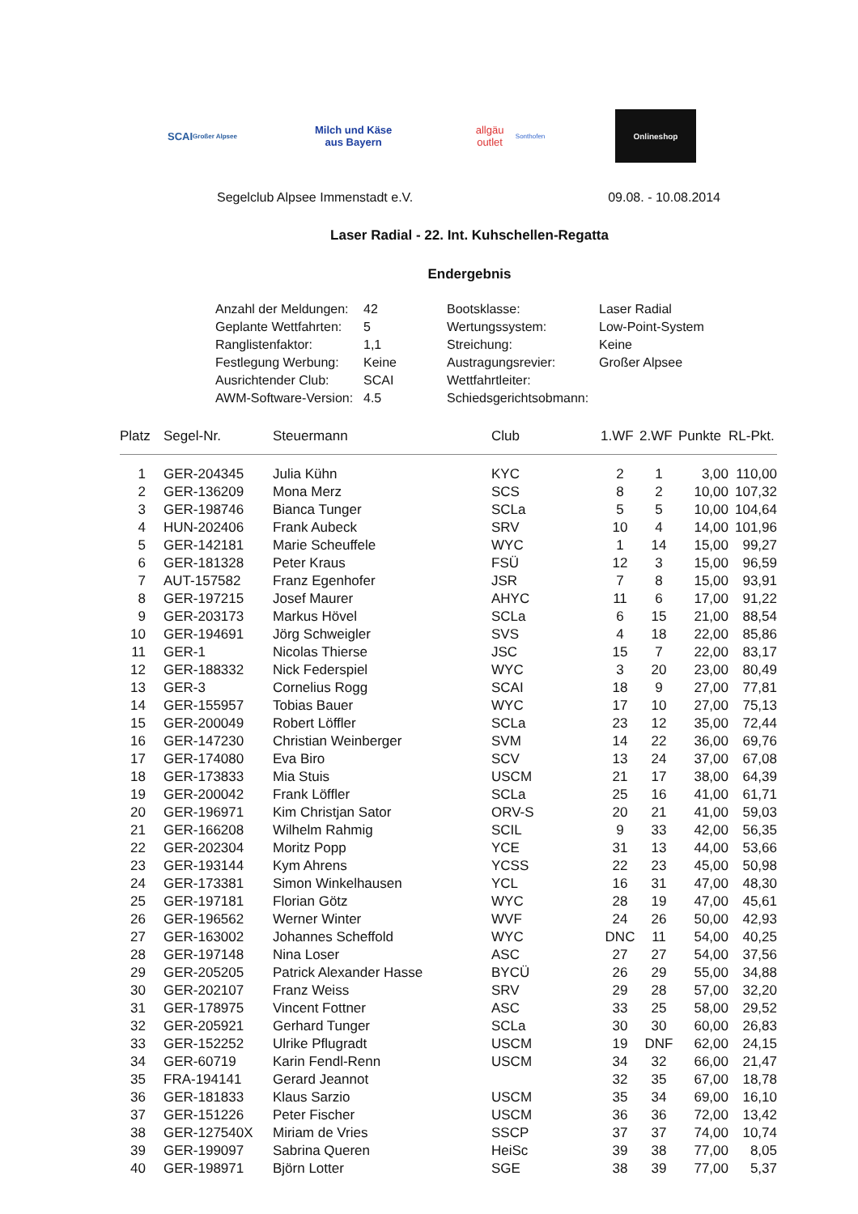SCAI
Großer Alpsee
Milch und Käse aus Bayern
allgäu outlet
Sonthofen
Onlineshop
Segelclub Alpsee Immenstadt e.V. 09.08. - 10.08.2014
Laser Radial - 22. Int. Kuhschellen-Regatta
Endergebnis
| Anzahl der Meldungen: | 42 | Bootsklasse: | Laser Radial |
| Geplante Wettfahrten: | 5 | Wertungssystem: | Low-Point-System |
| Ranglistenfaktor: | 1,1 | Streichung: | Keine |
| Festlegung Werbung: | Keine | Austragungsrevier: | Großer Alpsee |
| Ausrichtender Club: | SCAI | Wettfahrtleiter: | |
| AWM-Software-Version: | 4.5 | Schiedsgerichtsobmann: | |
| Platz | Segel-Nr. | Steuermann | Club | 1.WF | 2.WF | Punkte | RL-Pkt. |
| --- | --- | --- | --- | --- | --- | --- | --- |
| 1 | GER-204345 | Julia Kühn | KYC | 2 | 1 | 3,00 | 110,00 |
| 2 | GER-136209 | Mona Merz | SCS | 8 | 2 | 10,00 | 107,32 |
| 3 | GER-198746 | Bianca Tunger | SCLa | 5 | 5 | 10,00 | 104,64 |
| 4 | HUN-202406 | Frank Aubeck | SRV | 10 | 4 | 14,00 | 101,96 |
| 5 | GER-142181 | Marie Scheuffele | WYC | 1 | 14 | 15,00 | 99,27 |
| 6 | GER-181328 | Peter Kraus | FSÜ | 12 | 3 | 15,00 | 96,59 |
| 7 | AUT-157582 | Franz Egenhofer | JSR | 7 | 8 | 15,00 | 93,91 |
| 8 | GER-197215 | Josef Maurer | AHYC | 11 | 6 | 17,00 | 91,22 |
| 9 | GER-203173 | Markus Hövel | SCLa | 6 | 15 | 21,00 | 88,54 |
| 10 | GER-194691 | Jörg Schweigler | SVS | 4 | 18 | 22,00 | 85,86 |
| 11 | GER-1 | Nicolas Thierse | JSC | 15 | 7 | 22,00 | 83,17 |
| 12 | GER-188332 | Nick Federspiel | WYC | 3 | 20 | 23,00 | 80,49 |
| 13 | GER-3 | Cornelius Rogg | SCAI | 18 | 9 | 27,00 | 77,81 |
| 14 | GER-155957 | Tobias Bauer | WYC | 17 | 10 | 27,00 | 75,13 |
| 15 | GER-200049 | Robert Löffler | SCLa | 23 | 12 | 35,00 | 72,44 |
| 16 | GER-147230 | Christian Weinberger | SVM | 14 | 22 | 36,00 | 69,76 |
| 17 | GER-174080 | Eva Biro | SCV | 13 | 24 | 37,00 | 67,08 |
| 18 | GER-173833 | Mia Stuis | USCM | 21 | 17 | 38,00 | 64,39 |
| 19 | GER-200042 | Frank Löffler | SCLa | 25 | 16 | 41,00 | 61,71 |
| 20 | GER-196971 | Kim Christjan Sator | ORV-S | 20 | 21 | 41,00 | 59,03 |
| 21 | GER-166208 | Wilhelm Rahmig | SCIL | 9 | 33 | 42,00 | 56,35 |
| 22 | GER-202304 | Moritz Popp | YCE | 31 | 13 | 44,00 | 53,66 |
| 23 | GER-193144 | Kym Ahrens | YCSS | 22 | 23 | 45,00 | 50,98 |
| 24 | GER-173381 | Simon Winkelhausen | YCL | 16 | 31 | 47,00 | 48,30 |
| 25 | GER-197181 | Florian Götz | WYC | 28 | 19 | 47,00 | 45,61 |
| 26 | GER-196562 | Werner Winter | WVF | 24 | 26 | 50,00 | 42,93 |
| 27 | GER-163002 | Johannes Scheffold | WYC | DNC | 11 | 54,00 | 40,25 |
| 28 | GER-197148 | Nina Loser | ASC | 27 | 27 | 54,00 | 37,56 |
| 29 | GER-205205 | Patrick Alexander Hasse | BYCÜ | 26 | 29 | 55,00 | 34,88 |
| 30 | GER-202107 | Franz Weiss | SRV | 29 | 28 | 57,00 | 32,20 |
| 31 | GER-178975 | Vincent Fottner | ASC | 33 | 25 | 58,00 | 29,52 |
| 32 | GER-205921 | Gerhard Tunger | SCLa | 30 | 30 | 60,00 | 26,83 |
| 33 | GER-152252 | Ulrike Pflugradt | USCM | 19 | DNF | 62,00 | 24,15 |
| 34 | GER-60719 | Karin Fendl-Renn | USCM | 34 | 32 | 66,00 | 21,47 |
| 35 | FRA-194141 | Gerard Jeannot | | 32 | 35 | 67,00 | 18,78 |
| 36 | GER-181833 | Klaus Sarzio | USCM | 35 | 34 | 69,00 | 16,10 |
| 37 | GER-151226 | Peter Fischer | USCM | 36 | 36 | 72,00 | 13,42 |
| 38 | GER-127540X | Miriam de Vries | SSCP | 37 | 37 | 74,00 | 10,74 |
| 39 | GER-199097 | Sabrina Queren | HeiSc | 39 | 38 | 77,00 | 8,05 |
| 40 | GER-198971 | Björn Lotter | SGE | 38 | 39 | 77,00 | 5,37 |